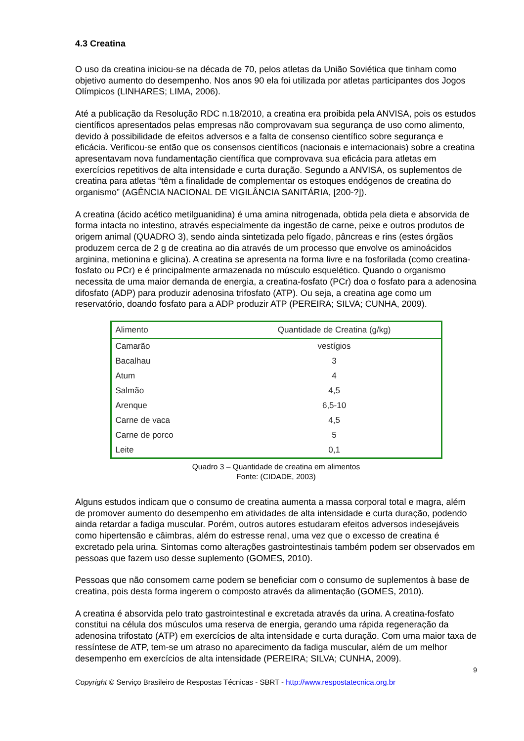4.3 Creatina
O uso da creatina iniciou-se na década de 70, pelos atletas da União Soviética que tinham como objetivo aumento do desempenho. Nos anos 90 ela foi utilizada por atletas participantes dos Jogos Olímpicos (LINHARES; LIMA, 2006).
Até a publicação da Resolução RDC n.18/2010, a creatina era proibida pela ANVISA, pois os estudos científicos apresentados pelas empresas não comprovavam sua segurança de uso como alimento, devido à possibilidade de efeitos adversos e a falta de consenso científico sobre segurança e eficácia. Verificou-se então que os consensos científicos (nacionais e internacionais) sobre a creatina apresentavam nova fundamentação científica que comprovava sua eficácia para atletas em exercícios repetitivos de alta intensidade e curta duração. Segundo a ANVISA, os suplementos de creatina para atletas “têm a finalidade de complementar os estoques endógenos de creatina do organismo” (AGÊNCIA NACIONAL DE VIGILÂNCIA SANITÁRIA, [200-?]).
A creatina (ácido acético metilguanidina) é uma amina nitrogenada, obtida pela dieta e absorvida de forma intacta no intestino, através especialmente da ingestão de carne, peixe e outros produtos de origem animal (QUADRO 3), sendo ainda sintetizada pelo fígado, pâncreas e rins (estes órgãos produzem cerca de 2 g de creatina ao dia através de um processo que envolve os aminoácidos arginina, metionina e glicina). A creatina se apresenta na forma livre e na fosforilada (como creatina-fosfato ou PCr) e é principalmente armazenada no músculo esquelético. Quando o organismo necessita de uma maior demanda de energia, a creatina-fosfato (PCr) doa o fosfato para a adenosina difosfato (ADP) para produzir adenosina trifosfato (ATP). Ou seja, a creatina age como um reservatório, doando fosfato para a ADP produzir ATP (PEREIRA; SILVA; CUNHA, 2009).
| Alimento | Quantidade de Creatina (g/kg) |
| --- | --- |
| Camarão | vestígios |
| Bacalhau | 3 |
| Atum | 4 |
| Salmão | 4,5 |
| Arenque | 6,5-10 |
| Carne de vaca | 4,5 |
| Carne de porco | 5 |
| Leite | 0,1 |
Quadro 3 – Quantidade de creatina em alimentos
Fonte: (CIDADE, 2003)
Alguns estudos indicam que o consumo de creatina aumenta a massa corporal total e magra, além de promover aumento do desempenho em atividades de alta intensidade e curta duração, podendo ainda retardar a fadiga muscular. Porém, outros autores estudaram efeitos adversos indesejáveis como hipertensão e câimbras, além do estresse renal, uma vez que o excesso de creatina é excretado pela urina. Sintomas como alterações gastrointestinais também podem ser observados em pessoas que fazem uso desse suplemento (GOMES, 2010).
Pessoas que não consomem carne podem se beneficiar com o consumo de suplementos à base de creatina, pois desta forma ingerem o composto através da alimentação (GOMES, 2010).
A creatina é absorvida pelo trato gastrointestinal e excretada através da urina. A creatina-fosfato constitui na célula dos músculos uma reserva de energia, gerando uma rápida regeneração da adenosina trifostato (ATP) em exercícios de alta intensidade e curta duração. Com uma maior taxa de ressíntese de ATP, tem-se um atraso no aparecimento da fadiga muscular, além de um melhor desempenho em exercícios de alta intensidade (PEREIRA; SILVA; CUNHA, 2009).
9
Copyright © Serviço Brasileiro de Respostas Técnicas - SBRT - http://www.respostatecnica.org.br